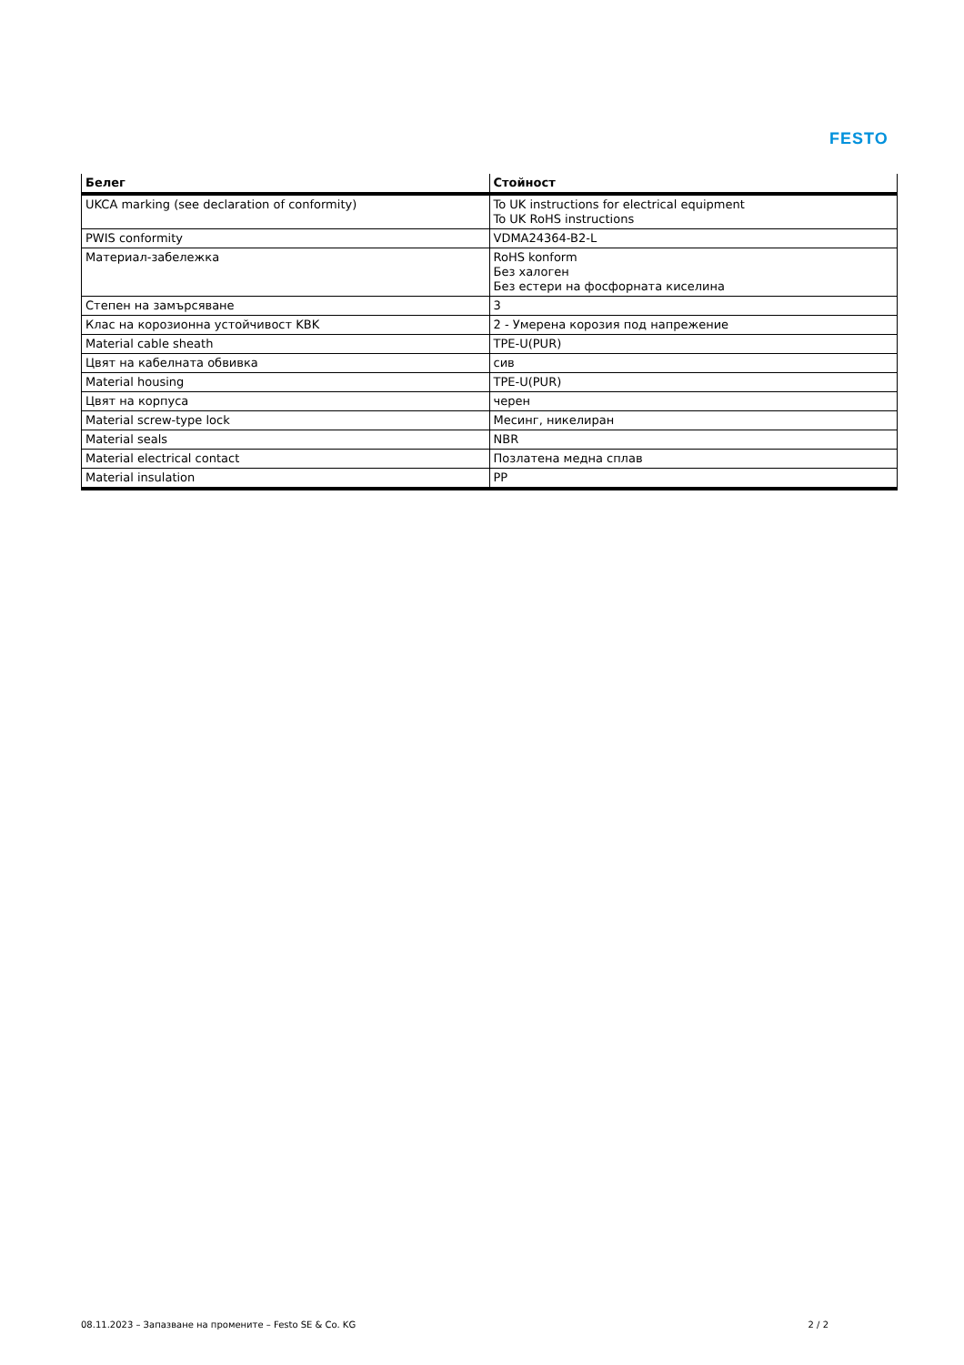FESTO
| Белег | Стойност |
| --- | --- |
| UKCA marking (see declaration of conformity) | To UK instructions for electrical equipment To UK RoHS instructions |
| PWIS conformity | VDMA24364-B2-L |
| Материал-забележка | RoHS konform Без халоген Без естери на фосфорната киселина |
| Степен на замърсяване | 3 |
| Клас на корозионна устойчивост KBK | 2 - Умерена корозия под напрежение |
| Material cable sheath | TPE-U(PUR) |
| Цвят на кабелната обвивка | сив |
| Material housing | TPE-U(PUR) |
| Цвят на корпуса | черен |
| Material screw-type lock | Месинг, никелиран |
| Material seals | NBR |
| Material electrical contact | Позлатена медна сплав |
| Material insulation | PP |
08.11.2023 – Запазване на промените – Festo SE & Co. KG 2 / 2